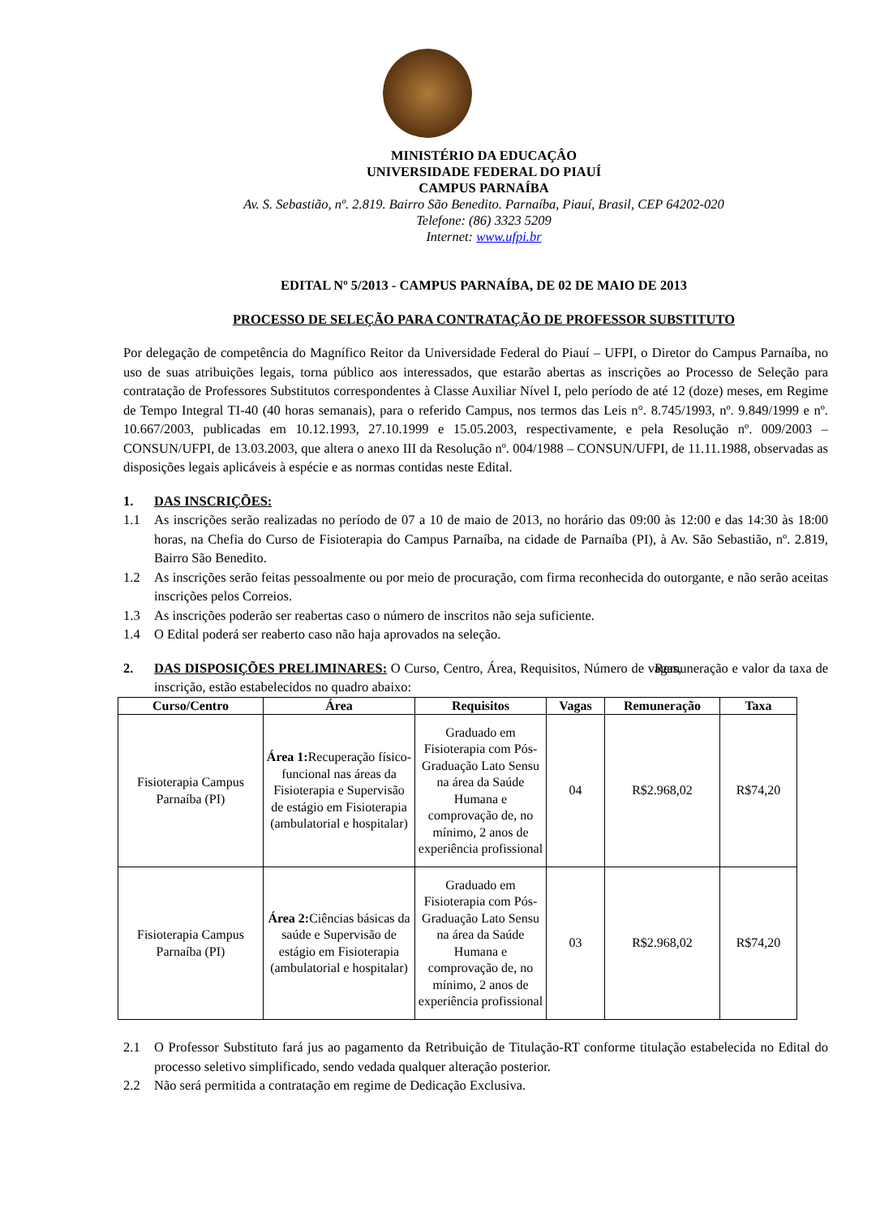MINISTÉRIO DA EDUCAÇÂO
UNIVERSIDADE FEDERAL DO PIAUÍ
CAMPUS PARNAÍBA
Av. S. Sebastião, nº. 2.819. Bairro São Benedito. Parnaíba, Piauí, Brasil, CEP 64202-020
Telefone: (86) 3323 5209
Internet: www.ufpi.br
EDITAL Nº 5/2013 - CAMPUS PARNAÍBA, DE 02 DE MAIO DE 2013
PROCESSO DE SELEÇÃO PARA CONTRATAÇÃO DE PROFESSOR SUBSTITUTO
Por delegação de competência do Magnífico Reitor da Universidade Federal do Piauí – UFPI, o Diretor do Campus Parnaíba, no uso de suas atribuições legais, torna público aos interessados, que estarão abertas as inscrições ao Processo de Seleção para contratação de Professores Substitutos correspondentes à Classe Auxiliar Nível I, pelo período de até 12 (doze) meses, em Regime de Tempo Integral TI-40 (40 horas semanais), para o referido Campus, nos termos das Leis n°. 8.745/1993, nº. 9.849/1999 e nº. 10.667/2003, publicadas em 10.12.1993, 27.10.1999 e 15.05.2003, respectivamente, e pela Resolução nº. 009/2003 – CONSUN/UFPI, de 13.03.2003, que altera o anexo III da Resolução nº. 004/1988 – CONSUN/UFPI, de 11.11.1988, observadas as disposições legais aplicáveis à espécie e as normas contidas neste Edital.
1. DAS INSCRIÇÕES:
1.1 As inscrições serão realizadas no período de 07 a 10 de maio de 2013, no horário das 09:00 às 12:00 e das 14:30 às 18:00 horas, na Chefia do Curso de Fisioterapia do Campus Parnaíba, na cidade de Parnaíba (PI), à Av. São Sebastião, nº. 2.819, Bairro São Benedito.
1.2 As inscrições serão feitas pessoalmente ou por meio de procuração, com firma reconhecida do outorgante, e não serão aceitas inscrições pelos Correios.
1.3 As inscrições poderão ser reabertas caso o número de inscritos não seja suficiente.
1.4 O Edital poderá ser reaberto caso não haja aprovados na seleção.
2. DAS DISPOSIÇÕES PRELIMINARES: O Curso, Centro, Área, Requisitos, Número de vagas, Remuneração e valor da taxa de inscrição, estão estabelecidos no quadro abaixo:
| Curso/Centro | Área | Requisitos | Vagas | Remuneração | Taxa |
| --- | --- | --- | --- | --- | --- |
| Fisioterapia Campus Parnaíba (PI) | Área 1: Recuperação físico-funcional nas áreas da Fisioterapia e Supervisão de estágio em Fisioterapia (ambulatorial e hospitalar) | Graduado em Fisioterapia com Pós-Graduação Lato Sensu na área da Saúde Humana e comprovação de, no mínimo, 2 anos de experiência profissional | 04 | R$2.968,02 | R$74,20 |
| Fisioterapia Campus Parnaíba (PI) | Área 2: Ciências básicas da saúde e Supervisão de estágio em Fisioterapia (ambulatorial e hospitalar) | Graduado em Fisioterapia com Pós-Graduação Lato Sensu na área da Saúde Humana e comprovação de, no mínimo, 2 anos de experiência profissional | 03 | R$2.968,02 | R$74,20 |
2.1 O Professor Substituto fará jus ao pagamento da Retribuição de Titulação-RT conforme titulação estabelecida no Edital do processo seletivo simplificado, sendo vedada qualquer alteração posterior.
2.2 Não será permitida a contratação em regime de Dedicação Exclusiva.